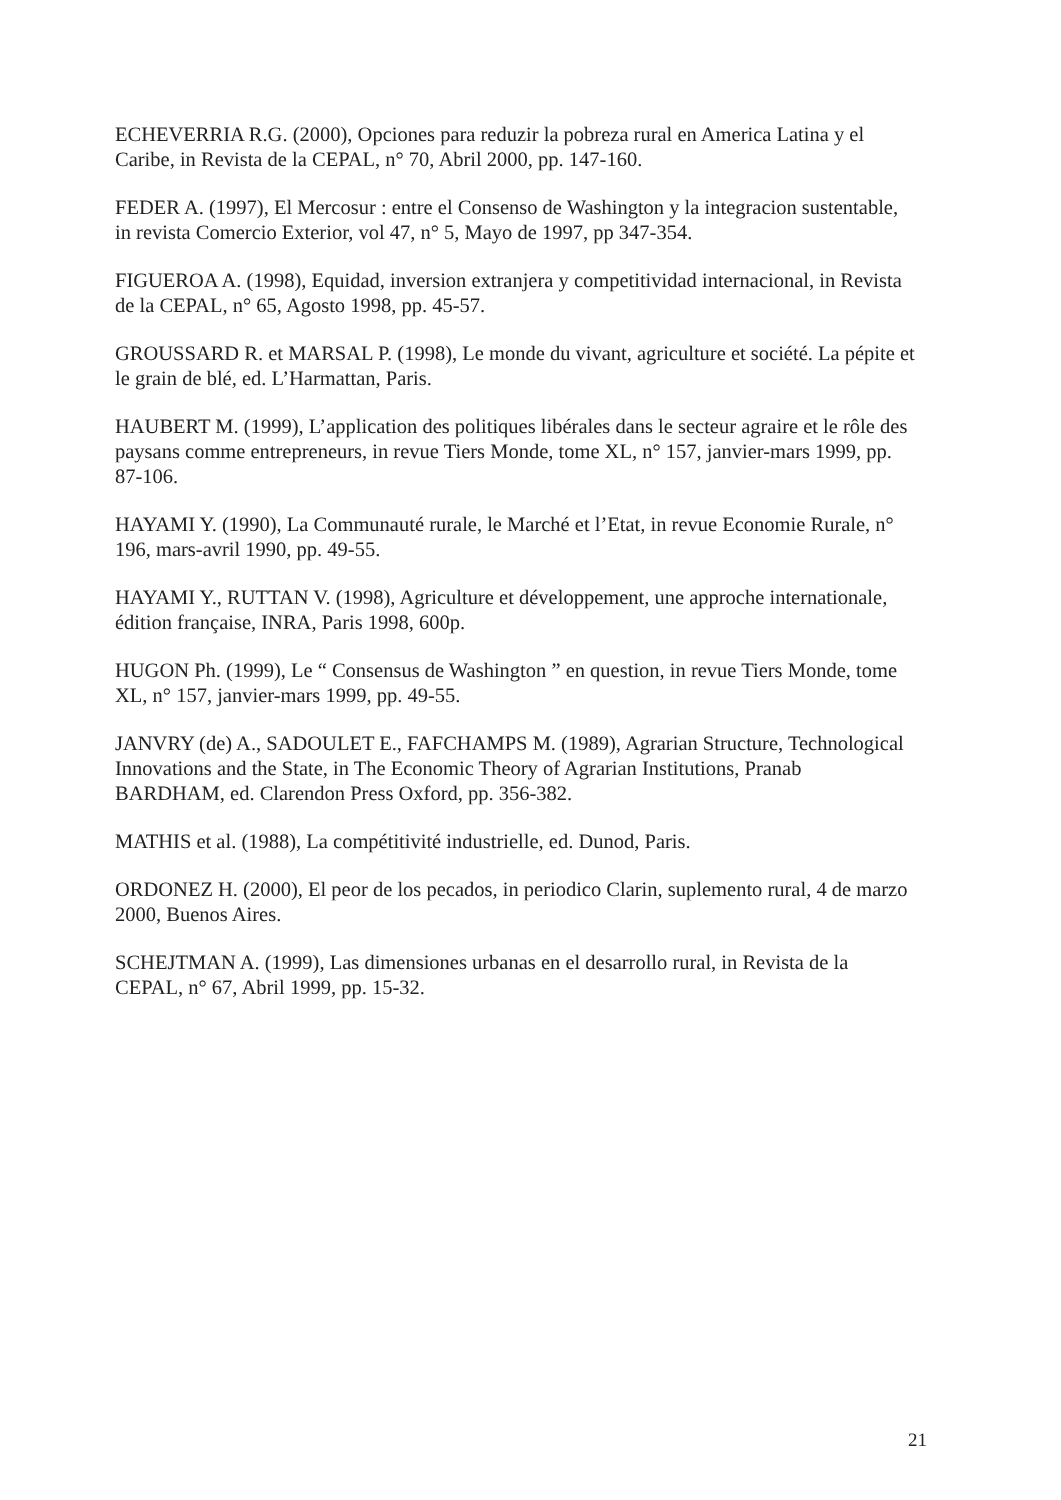ECHEVERRIA R.G. (2000), Opciones para reduzir la pobreza rural en America Latina y el Caribe, in Revista de la CEPAL, n° 70, Abril 2000, pp. 147-160.
FEDER A. (1997), El Mercosur : entre el Consenso de Washington y la integracion sustentable, in revista Comercio Exterior, vol 47, n° 5, Mayo de 1997, pp 347-354.
FIGUEROA A. (1998), Equidad, inversion extranjera y competitividad internacional, in Revista de la CEPAL, n° 65, Agosto 1998, pp. 45-57.
GROUSSARD R. et MARSAL P. (1998), Le monde du vivant, agriculture et société. La pépite et le grain de blé, ed. L’Harmattan, Paris.
HAUBERT M. (1999), L’application des politiques libérales dans le secteur agraire et le rôle des paysans comme entrepreneurs, in revue Tiers Monde, tome XL, n° 157, janvier-mars 1999, pp. 87-106.
HAYAMI Y. (1990), La Communauté rurale, le Marché et l’Etat, in revue Economie Rurale, n° 196, mars-avril 1990, pp. 49-55.
HAYAMI Y., RUTTAN V. (1998), Agriculture et développement, une approche internationale, édition française, INRA, Paris 1998, 600p.
HUGON Ph. (1999), Le “ Consensus de Washington ” en question, in revue Tiers Monde, tome XL, n° 157, janvier-mars 1999, pp. 49-55.
JANVRY (de) A., SADOULET E., FAFCHAMPS M. (1989), Agrarian Structure, Technological Innovations and the State, in The Economic Theory of Agrarian Institutions, Pranab BARDHAM, ed. Clarendon Press Oxford, pp. 356-382.
MATHIS et al. (1988), La compétitivité industrielle, ed. Dunod, Paris.
ORDONEZ H. (2000), El peor de los pecados, in periodico Clarin, suplemento rural, 4 de marzo 2000, Buenos Aires.
SCHEJTMAN A. (1999), Las dimensiones urbanas en el desarrollo rural, in Revista de la CEPAL, n° 67, Abril 1999, pp. 15-32.
21